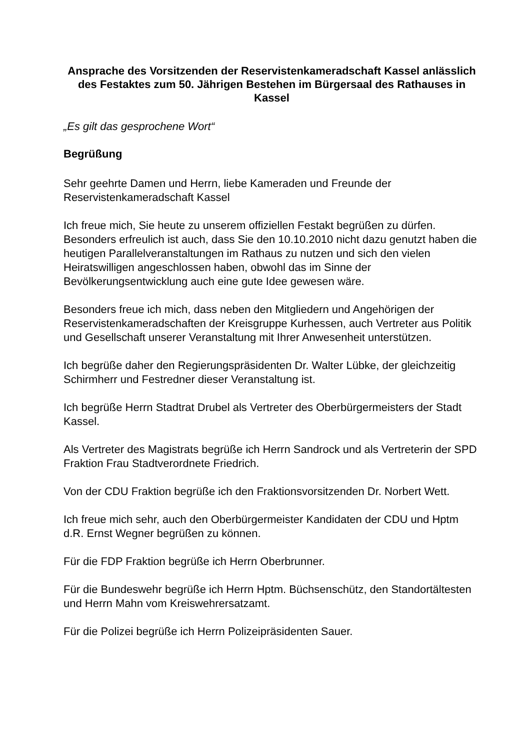Ansprache des Vorsitzenden der Reservistenkameradschaft Kassel anlässlich des Festaktes zum 50. Jährigen Bestehen im Bürgersaal des Rathauses in Kassel
„Es gilt das gesprochene Wort“
Begrüßung
Sehr geehrte Damen und Herrn, liebe Kameraden und Freunde der Reservistenkameradschaft Kassel
Ich freue mich, Sie heute zu unserem offiziellen Festakt begrüßen zu dürfen. Besonders erfreulich ist auch, dass Sie den 10.10.2010 nicht dazu genutzt haben die heutigen Parallelveranstaltungen im Rathaus zu nutzen und sich den vielen Heiratswilligen angeschlossen haben, obwohl das im Sinne der Bevölkerungsentwicklung auch eine gute Idee gewesen wäre.
Besonders freue ich mich, dass neben den Mitgliedern und Angehörigen der Reservistenkameradschaften der Kreisgruppe Kurhessen, auch Vertreter aus Politik und Gesellschaft unserer Veranstaltung mit Ihrer Anwesenheit unterstützen.
Ich begrüße daher den Regierungspräsidenten Dr. Walter Lübke, der gleichzeitig Schirmherr und Festredner dieser Veranstaltung ist.
Ich begrüße Herrn Stadtrat Drubel als Vertreter des Oberbürgermeisters der Stadt Kassel.
Als Vertreter des Magistrats begrüße ich Herrn Sandrock und als Vertreterin der SPD Fraktion Frau Stadtverordnete Friedrich.
Von der CDU Fraktion begrüße ich den Fraktionsvorsitzenden Dr. Norbert Wett.
Ich freue mich sehr, auch den Oberbürgermeister Kandidaten der CDU und Hptm d.R. Ernst Wegner begrüßen zu können.
Für die FDP Fraktion begrüße ich Herrn Oberbrunner.
Für die Bundeswehr begrüße ich Herrn Hptm. Büchsenschütz, den Standortältesten und Herrn Mahn vom Kreiswehrersatzamt.
Für die Polizei begrüße ich Herrn Polizeipräsidenten Sauer.